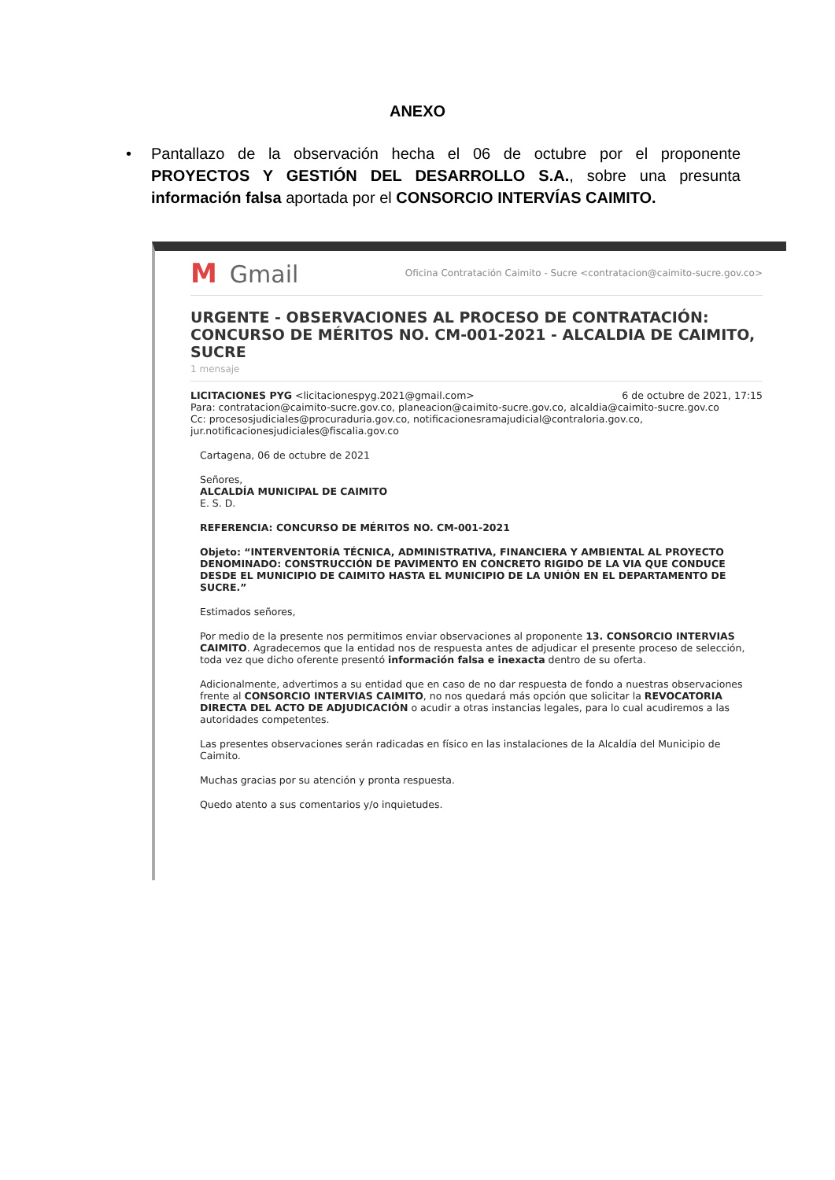ANEXO
• Pantallazo de la observación hecha el 06 de octubre por el proponente PROYECTOS Y GESTIÓN DEL DESARROLLO S.A., sobre una presunta información falsa aportada por el CONSORCIO INTERVÍAS CAIMITO.
M Gmail
Oficina Contratación Caimito - Sucre <contratacion@caimito-sucre.gov.co>
URGENTE - OBSERVACIONES AL PROCESO DE CONTRATACIÓN: CONCURSO DE MÉRITOS NO. CM-001-2021 - ALCALDIA DE CAIMITO, SUCRE
1 mensaje
LICITACIONES PYG <licitacionespyg.2021@gmail.com>
6 de octubre de 2021, 17:15
Para: contratacion@caimito-sucre.gov.co, planeacion@caimito-sucre.gov.co, alcaldia@caimito-sucre.gov.co
Cc: procesosjudiciales@procuraduria.gov.co, notificacionesramajudicial@contraloria.gov.co, jur.notificacionesjudiciales@fiscalia.gov.co
Cartagena, 06 de octubre de 2021
Señores,
ALCALDÍA MUNICIPAL DE CAIMITO
E. S. D.
REFERENCIA: CONCURSO DE MÉRITOS NO. CM-001-2021
Objeto: “INTERVENTORÍA TÉCNICA, ADMINISTRATIVA, FINANCIERA Y AMBIENTAL AL PROYECTO DENOMINADO: CONSTRUCCIÓN DE PAVIMENTO EN CONCRETO RIGIDO DE LA VIA QUE CONDUCE DESDE EL MUNICIPIO DE CAIMITO HASTA EL MUNICIPIO DE LA UNIÓN EN EL DEPARTAMENTO DE SUCRE.”
Estimados señores,
Por medio de la presente nos permitimos enviar observaciones al proponente 13. CONSORCIO INTERVIAS CAIMITO. Agradecemos que la entidad nos de respuesta antes de adjudicar el presente proceso de selección, toda vez que dicho oferente presentó información falsa e inexacta dentro de su oferta.
Adicionalmente, advertimos a su entidad que en caso de no dar respuesta de fondo a nuestras observaciones frente al CONSORCIO INTERVIAS CAIMITO, no nos quedará más opción que solicitar la REVOCATORIA DIRECTA DEL ACTO DE ADJUDICACIÓN o acudir a otras instancias legales, para lo cual acudiremos a las autoridades competentes.
Las presentes observaciones serán radicadas en físico en las instalaciones de la Alcaldía del Municipio de Caimito.
Muchas gracias por su atención y pronta respuesta.
Quedo atento a sus comentarios y/o inquietudes.